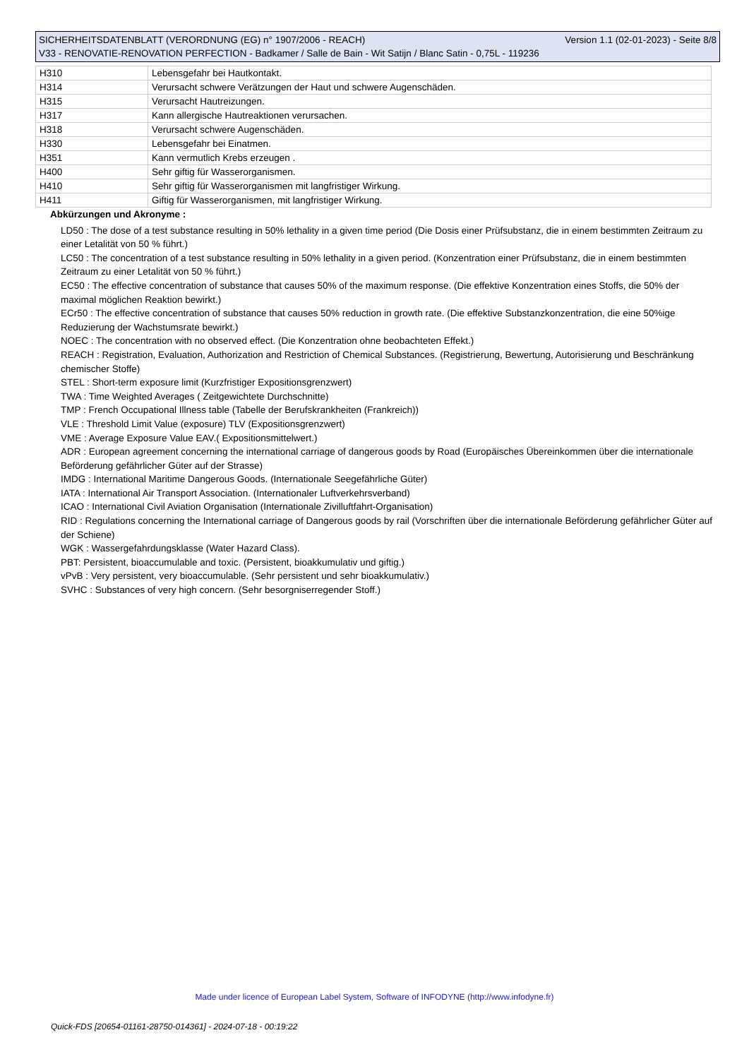SICHERHEITSDATENBLATT (VERORDNUNG (EG) n° 1907/2006 - REACH) Version 1.1 (02-01-2023) - Seite 8/8
V33 - RENOVATIE-RENOVATION PERFECTION - Badkamer / Salle de Bain - Wit Satijn / Blanc Satin - 0,75L - 119236
| H310 | Lebensgefahr bei Hautkontakt. |
| H314 | Verursacht schwere Verätzungen der Haut und schwere Augenschäden. |
| H315 | Verursacht Hautreizungen. |
| H317 | Kann allergische Hautreaktionen verursachen. |
| H318 | Verursacht schwere Augenschäden. |
| H330 | Lebensgefahr bei Einatmen. |
| H351 | Kann vermutlich Krebs erzeugen . |
| H400 | Sehr giftig für Wasserorganismen. |
| H410 | Sehr giftig für Wasserorganismen mit langfristiger Wirkung. |
| H411 | Giftig für Wasserorganismen, mit langfristiger Wirkung. |
Abkürzungen und Akronyme :
LD50 : The dose of a test substance resulting in 50% lethality in a given time period (Die Dosis einer Prüfsubstanz, die in einem bestimmten Zeitraum zu einer Letalität von 50 % führt.)
LC50 : The concentration of a test substance resulting in 50% lethality in a given period. (Konzentration einer Prüfsubstanz, die in einem bestimmten Zeitraum zu einer Letalität von 50 % führt.)
EC50 : The effective concentration of substance that causes 50% of the maximum response. (Die effektive Konzentration eines Stoffs, die 50% der maximal möglichen Reaktion bewirkt.)
ECr50 : The effective concentration of substance that causes 50% reduction in growth rate. (Die effektive Substanzkonzentration, die eine 50%ige Reduzierung der Wachstumsrate bewirkt.)
NOEC : The concentration with no observed effect. (Die Konzentration ohne beobachteten Effekt.)
REACH : Registration, Evaluation, Authorization and Restriction of Chemical Substances. (Registrierung, Bewertung, Autorisierung und Beschränkung chemischer Stoffe)
STEL : Short-term exposure limit (Kurzfristiger Expositionsgrenzwert)
TWA : Time Weighted Averages ( Zeitgewichtete Durchschnitte)
TMP : French Occupational Illness table (Tabelle der Berufskrankheiten (Frankreich))
VLE : Threshold Limit Value (exposure) TLV (Expositionsgrenzwert)
VME : Average Exposure Value EAV.( Expositionsmittelwert.)
ADR : European agreement concerning the international carriage of dangerous goods by Road (Europäisches Übereinkommen über die internationale Beförderung gefährlicher Güter auf der Strasse)
IMDG : International Maritime Dangerous Goods. (Internationale Seegefährliche Güter)
IATA : International Air Transport Association. (Internationaler Luftverkehrsverband)
ICAO : International Civil Aviation Organisation (Internationale Zivilluftfahrt-Organisation)
RID : Regulations concerning the International carriage of Dangerous goods by rail (Vorschriften über die internationale Beförderung gefährlicher Güter auf der Schiene)
WGK : Wassergefahrdungsklasse (Water Hazard Class).
PBT: Persistent, bioaccumulable and toxic. (Persistent, bioakkumulativ und giftig.)
vPvB : Very persistent, very bioaccumulable. (Sehr persistent und sehr bioakkumulativ.)
SVHC : Substances of very high concern. (Sehr besorgniserregender Stoff.)
Made under licence of European Label System, Software of INFODYNE (http://www.infodyne.fr)
Quick-FDS [20654-01161-28750-014361] - 2024-07-18 - 00:19:22